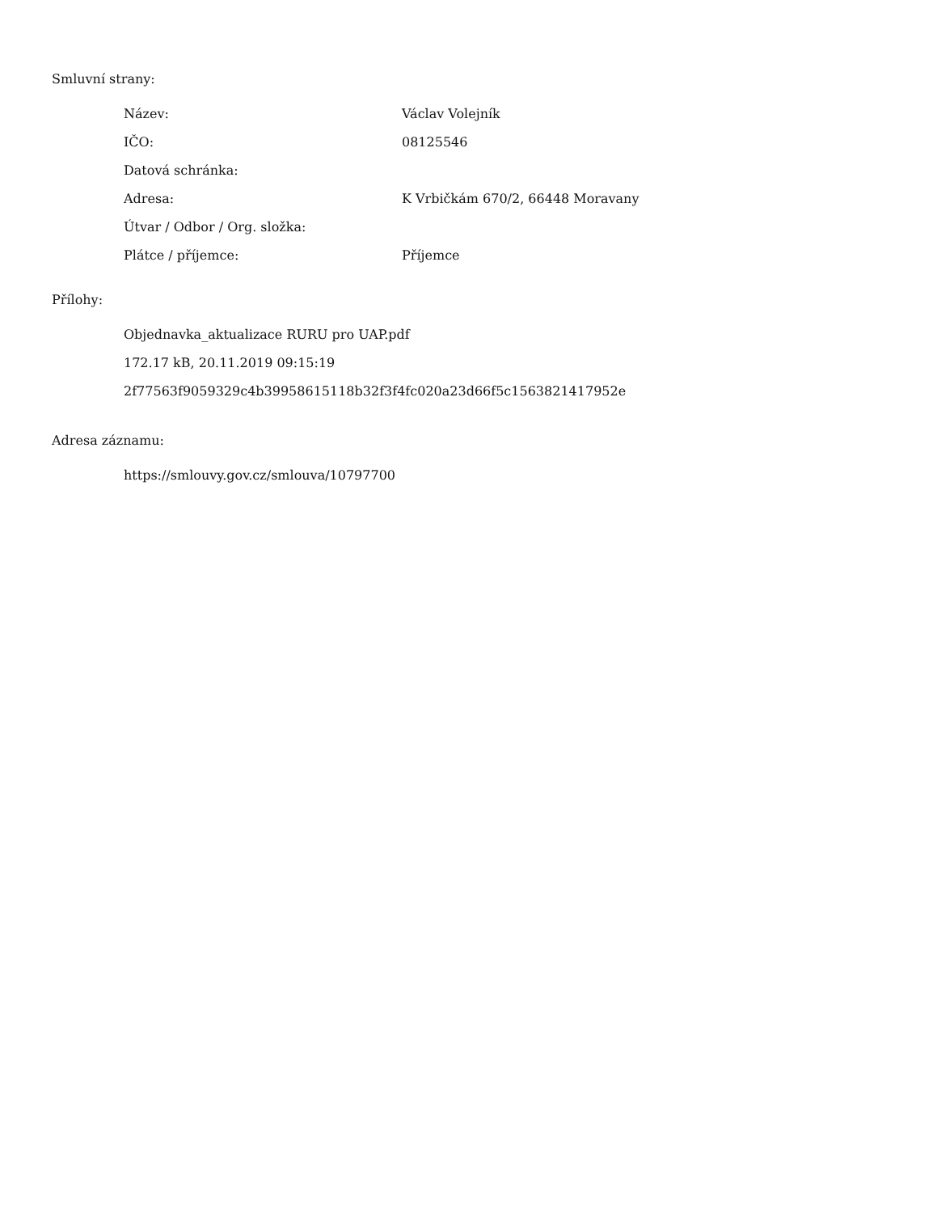Smluvní strany:
| Název: | Václav Volejník |
| IČO: | 08125546 |
| Datová schránka: | |
| Adresa: | K Vrbičkám 670/2, 66448 Moravany |
| Útvar / Odbor / Org. složka: | |
| Plátce / příjemce: | Příjemce |
Přílohy:
Objednavka_aktualizace RURU pro UAP.pdf
172.17 kB, 20.11.2019 09:15:19
2f77563f9059329c4b39958615118b32f3f4fc020a23d66f5c1563821417952e
Adresa záznamu:
https://smlouvy.gov.cz/smlouva/10797700